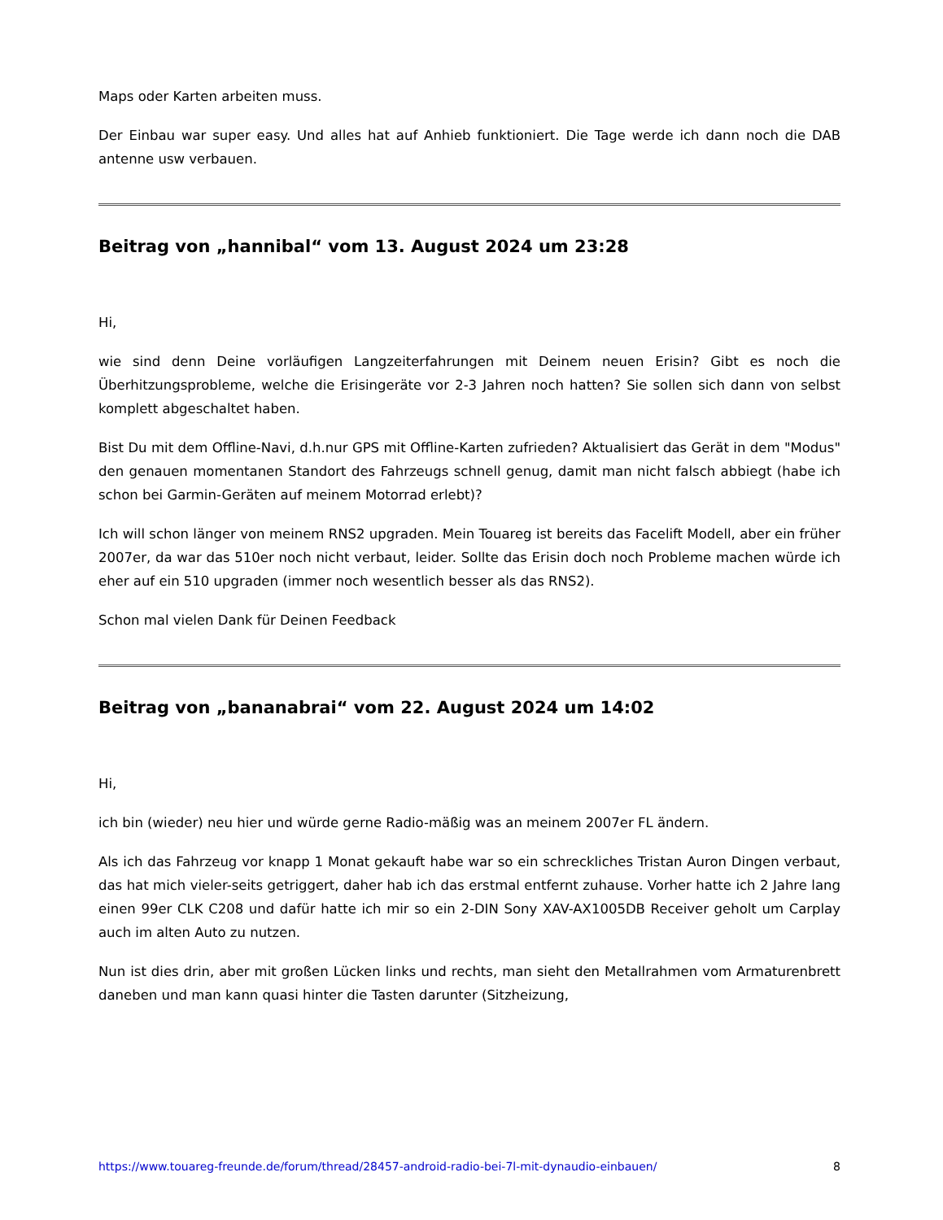Maps oder Karten arbeiten muss.
Der Einbau war super easy. Und alles hat auf Anhieb funktioniert. Die Tage werde ich dann noch die DAB antenne usw verbauen.
Beitrag von „hannibal“ vom 13. August 2024 um 23:28
Hi,
wie sind denn Deine vorläufigen Langzeiterfahrungen mit Deinem neuen Erisin? Gibt es noch die Überhitzungsprobleme, welche die Erisingeräte vor 2-3 Jahren noch hatten? Sie sollen sich dann von selbst komplett abgeschaltet haben.
Bist Du mit dem Offline-Navi, d.h.nur GPS mit Offline-Karten zufrieden? Aktualisiert das Gerät in dem "Modus" den genauen momentanen Standort des Fahrzeugs schnell genug, damit man nicht falsch abbiegt (habe ich schon bei Garmin-Geräten auf meinem Motorrad erlebt)?
Ich will schon länger von meinem RNS2 upgraden. Mein Touareg ist bereits das Facelift Modell, aber ein früher 2007er, da war das 510er noch nicht verbaut, leider. Sollte das Erisin doch noch Probleme machen würde ich eher auf ein 510 upgraden (immer noch wesentlich besser als das RNS2).
Schon mal vielen Dank für Deinen Feedback
Beitrag von „bananabrai“ vom 22. August 2024 um 14:02
Hi,
ich bin (wieder) neu hier und würde gerne Radio-mäßig was an meinem 2007er FL ändern.
Als ich das Fahrzeug vor knapp 1 Monat gekauft habe war so ein schreckliches Tristan Auron Dingen verbaut, das hat mich vieler-seits getriggert, daher hab ich das erstmal entfernt zuhause. Vorher hatte ich 2 Jahre lang einen 99er CLK C208 und dafür hatte ich mir so ein 2-DIN Sony XAV-AX1005DB Receiver geholt um Carplay auch im alten Auto zu nutzen.
Nun ist dies drin, aber mit großen Lücken links und rechts, man sieht den Metallrahmen vom Armaturenbrett daneben und man kann quasi hinter die Tasten darunter (Sitzheizung,
https://www.touareg-freunde.de/forum/thread/28457-android-radio-bei-7l-mit-dynaudio-einbauen/ 8